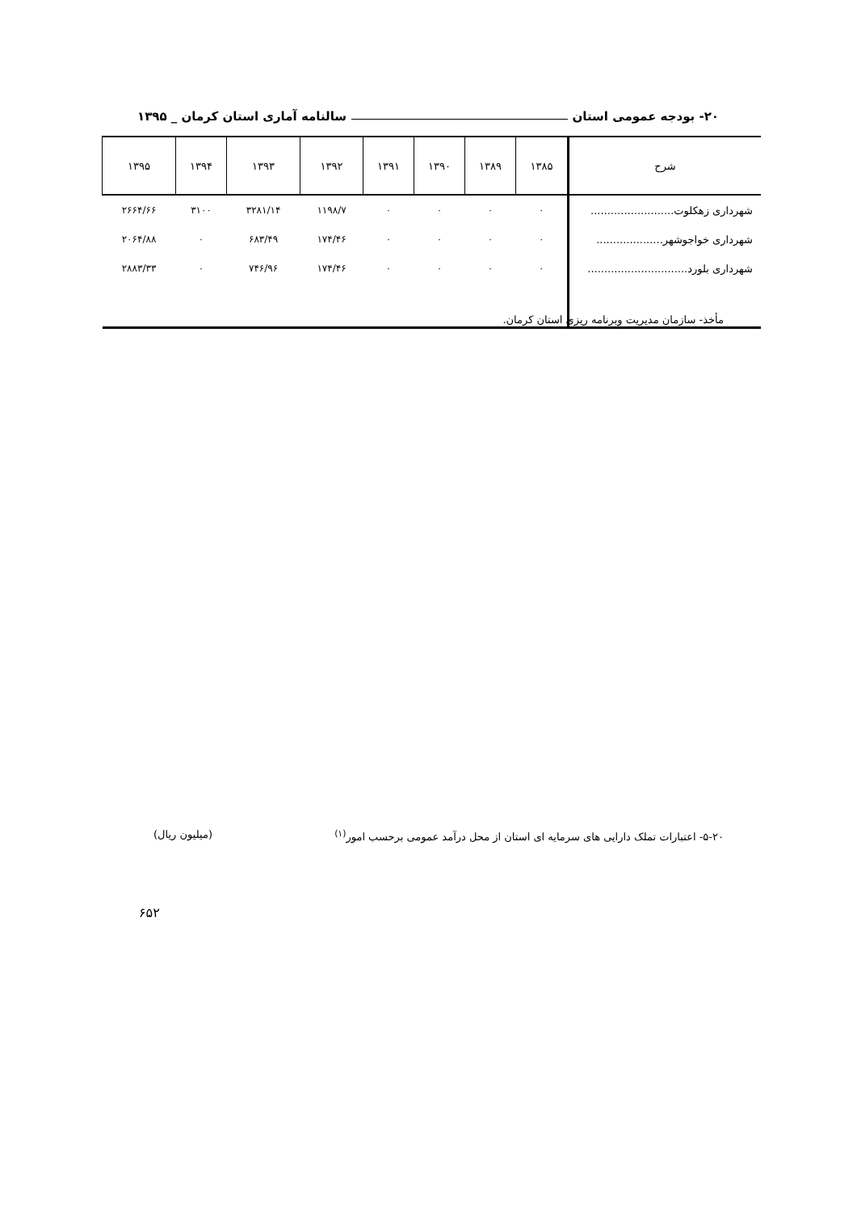۲۰- بودجه عمومی استان سالنامه آماری استان کرمان _ ۱۳۹۵
| شرح | ۱۳۸۵ | ۱۳۸۹ | ۱۳۹۰ | ۱۳۹۱ | ۱۳۹۲ | ۱۳۹۳ | ۱۳۹۴ | ۱۳۹۵ |
| --- | --- | --- | --- | --- | --- | --- | --- | --- |
| شهرداری زهکلوت......................... | ۰ | ۰ | ۰ | ۰ | ۱۱۹۸/۷ | ۳۲۸۱/۱۴ | ۳۱۰۰ | ۲۶۶۴/۶۶ |
| شهرداری خواجوشهر.................... | ۰ | ۰ | ۰ | ۰ | ۱۷۴/۴۶ | ۶۸۳/۴۹ | ۰ | ۲۰۶۴/۸۸ |
| شهرداری بلورد.............................. | ۰ | ۰ | ۰ | ۰ | ۱۷۴/۴۶ | ۷۴۶/۹۶ | ۰ | ۲۸۸۳/۳۳ |
مأخذ- سازمان مدیریت وبرنامه ریزی استان کرمان.
۵-۲۰- اعتبارات تملک دارایی های سرمایه ای استان از محل درآمد عمومی برحسب امور<sup>(۱)</sup> (میلیون ریال)
۶۵۲